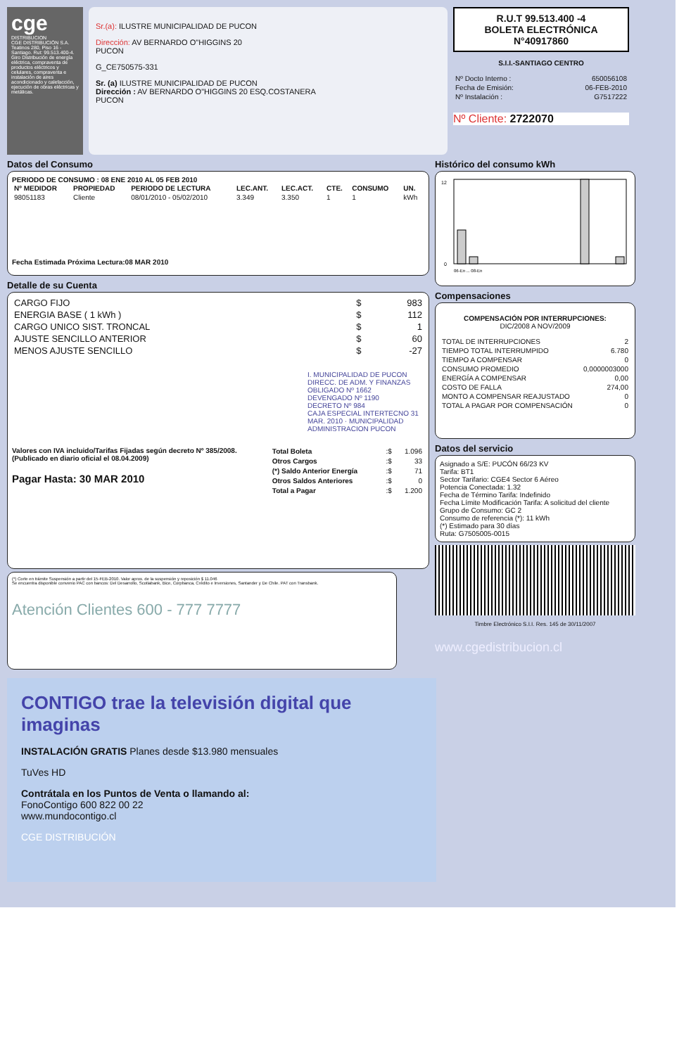cge
DISTRIBUCION
CGE DISTRIBUCIÓN S.A. Teatinos 280, Piso 16 - Santiago. Rut: 99.513.400-4. Giro Distribución de energía eléctrica, compraventa de productos eléctricos y celulares, compraventa e instalación de aires acondicionado y calefacción, ejecución de obras eléctricas y metálicas.
Sr.(a): ILUSTRE MUNICIPALIDAD DE PUCON
Dirección: AV BERNARDO O"HIGGINS 20
PUCON
G_CE750575-331
Sr. (a) ILUSTRE MUNICIPALIDAD DE PUCON
Dirección : AV BERNARDO O"HIGGINS 20 ESQ.COSTANERA
PUCON
R.U.T 99.513.400 -4
BOLETA ELECTRÓNICA
N°40917860
S.I.I.-SANTIAGO CENTRO
| Nº Docto Interno : | 650056108 |
| Fecha de Emisión: | 06-FEB-2010 |
| Nº Instalación : | G7517222 |
Nº Cliente: 2722070
Datos del Consumo
PERIODO DE CONSUMO : 08 ENE 2010 AL 05 FEB 2010
| Nº MEDIDOR | PROPIEDAD | PERIODO DE LECTURA | LEC.ANT. | LEC.ACT. | CTE. | CONSUMO | UN. |
| --- | --- | --- | --- | --- | --- | --- | --- |
| 98051183 | Cliente | 08/01/2010 - 05/02/2010 | 3.349 | 3.350 | 1 | 1 | kWh |
Fecha Estimada Próxima Lectura:08 MAR 2010
Detalle de su Cuenta
| CARGO FIJO | $ | 983 |
| ENERGIA BASE ( 1 kWh ) | $ | 112 |
| CARGO UNICO SIST. TRONCAL | $ | 1 |
| AJUSTE SENCILLO ANTERIOR | $ | 60 |
| MENOS AJUSTE SENCILLO | $ | -27 |
I. MUNICIPALIDAD DE PUCON
DIRECC. DE ADM. Y FINANZAS
OBLIGADO Nº 1662
DEVENGADO Nº 1190
DECRETO Nº 984
CAJA ESPECIAL INTERTECNO 31 MAR. 2010 · MUNICIPALIDAD ADMINISTRACION PUCON
Valores con IVA incluido/Tarifas Fijadas según decreto Nº 385/2008. (Publicado en diario oficial el 08.04.2009)
Pagar Hasta: 30 MAR 2010
| Total Boleta | :$ | 1.096 |
| Otros Cargos | :$ | 33 |
| (*) Saldo Anterior Energía | :$ | 71 |
| Otros Saldos Anteriores | :$ | 0 |
| Total a Pagar | :$ | 1.200 |
(*) Corte en trámite Suspensión a partir del 15-FEB-2010. Valor aprox. de la suspensión y reposición $ 11.046
Se encuentra disponible convenio PAC con bancos: Del Desarrollo, Scotiabank, Bice, Corpbanca, Crédito e Inversiones, Santander y De Chile. PAT con Transbank.
Atención Clientes 600 - 777 7777
Histórico del consumo kWh
12
0
06-En ... 08-En
Compensaciones
COMPENSACIÓN POR INTERRUPCIONES:
DIC/2008 A NOV/2009
| TOTAL DE INTERRUPCIONES | 2 |
| TIEMPO TOTAL INTERRUMPIDO | 6.780 |
| TIEMPO A COMPENSAR | 0 |
| CONSUMO PROMEDIO | 0,0000003000 |
| ENERGÍA A COMPENSAR | 0,00 |
| COSTO DE FALLA | 274,00 |
| MONTO A COMPENSAR REAJUSTADO | 0 |
| TOTAL A PAGAR POR COMPENSACIÓN | 0 |
Datos del servicio
Asignado a S/E: PUCÓN 66/23 KV
Tarifa: BT1
Sector Tarifario: CGE4 Sector 6 Aéreo
Potencia Conectada: 1.32
Fecha de Término Tarifa: Indefinido
Fecha Límite Modificación Tarifa: A solicitud del cliente
Grupo de Consumo: GC 2
Consumo de referencia (*): 11 kWh
(*) Estimado para 30 días
Ruta: G7505005-0015
Timbre Electrónico S.I.I. Res. 145 de 30/11/2007
www.cgedistribucion.cl
CONTIGO trae la televisión digital que imaginas
INSTALACIÓN GRATIS Planes desde $13.980 mensuales
TuVes HD
Contrátala en los Puntos de Venta o llamando al:
FonoContigo 600 822 00 22
www.mundocontigo.cl
CGE DISTRIBUCIÓN